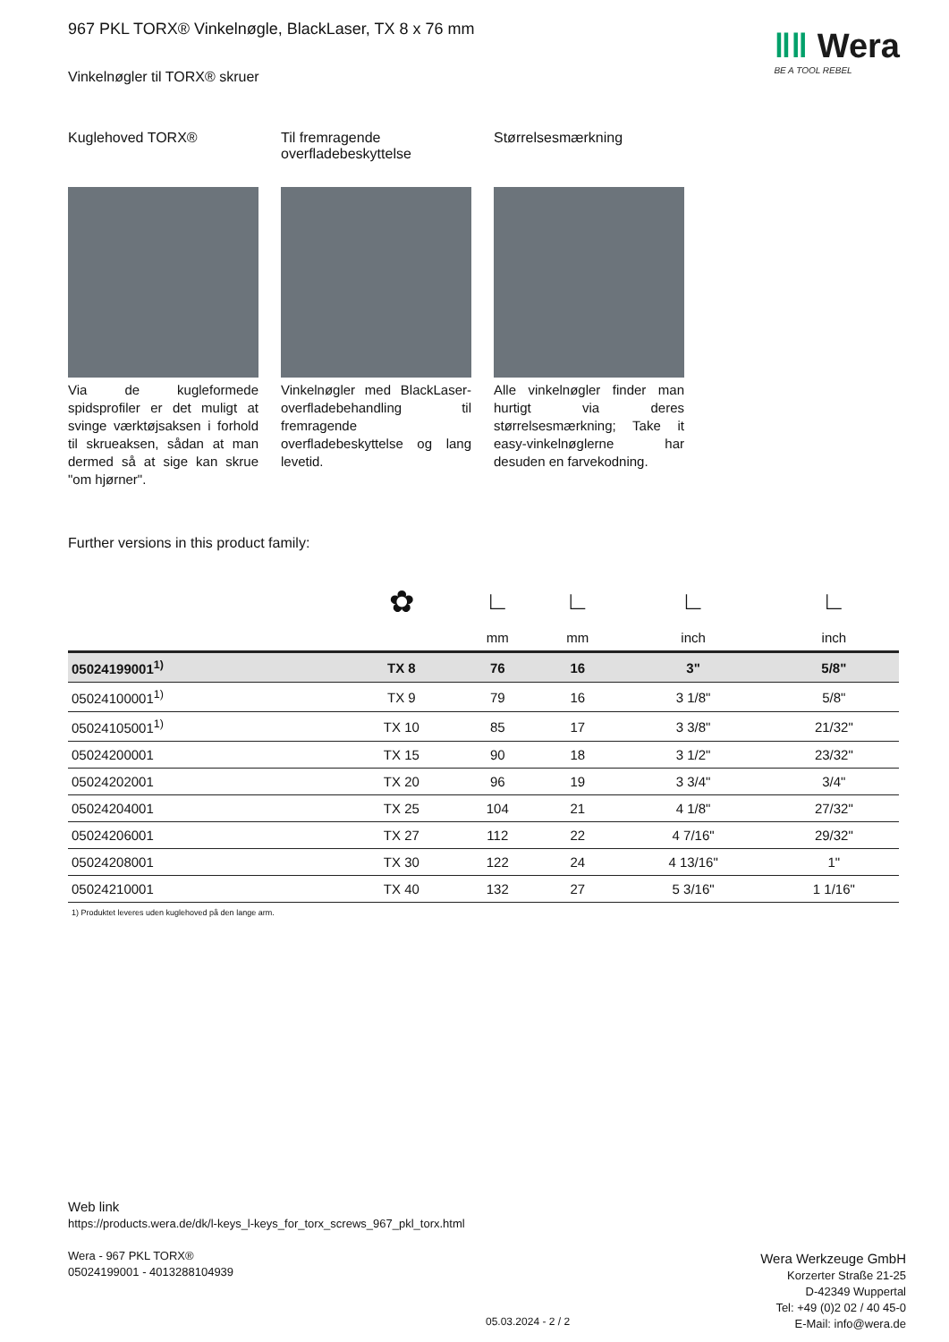‖‖ Wera
BE A TOOL REBEL
967 PKL TORX® Vinkelnøgle, BlackLaser, TX 8 x 76 mm
Vinkelnøgler til TORX® skruer
Kuglehoved TORX®
Via de kugleformede spidsprofiler er det muligt at svinge værktøjsaksen i forhold til skrueaksen, sådan at man dermed så at sige kan skrue "om hjørner".
Til fremragende overfladebeskyttelse
Vinkelnøgler med BlackLaser-overfladebehandling til fremragende overfladebeskyttelse og lang levetid.
Størrelsesmærkning
Alle vinkelnøgler finder man hurtigt via deres størrelsesmærkning; Take it easy-vinkelnøglerne har desuden en farvekodning.
Further versions in this product family:
| | ✿ | ∟ | ∟ | ∟ | ∟ |
| | | mm | mm | inch | inch |
| 05024199001<sup>1)</sup> | TX 8 | 76 | 16 | 3" | 5/8" |
| 05024100001<sup>1)</sup> | TX 9 | 79 | 16 | 3 1/8" | 5/8" |
| 05024105001<sup>1)</sup> | TX 10 | 85 | 17 | 3 3/8" | 21/32" |
| 05024200001 | TX 15 | 90 | 18 | 3 1/2" | 23/32" |
| 05024202001 | TX 20 | 96 | 19 | 3 3/4" | 3/4" |
| 05024204001 | TX 25 | 104 | 21 | 4 1/8" | 27/32" |
| 05024206001 | TX 27 | 112 | 22 | 4 7/16" | 29/32" |
| 05024208001 | TX 30 | 122 | 24 | 4 13/16" | 1" |
| 05024210001 | TX 40 | 132 | 27 | 5 3/16" | 1 1/16" |
1) Produktet leveres uden kuglehoved på den lange arm.
Web link
https://products.wera.de/dk/l-keys_l-keys_for_torx_screws_967_pkl_torx.html
Wera - 967 PKL TORX®
05024199001 - 4013288104939
Wera Werkzeuge GmbH
Korzerter Straße 21-25
D-42349 Wuppertal
Tel: +49 (0)2 02 / 40 45-0
E-Mail: info@wera.de
05.03.2024 - 2 / 2